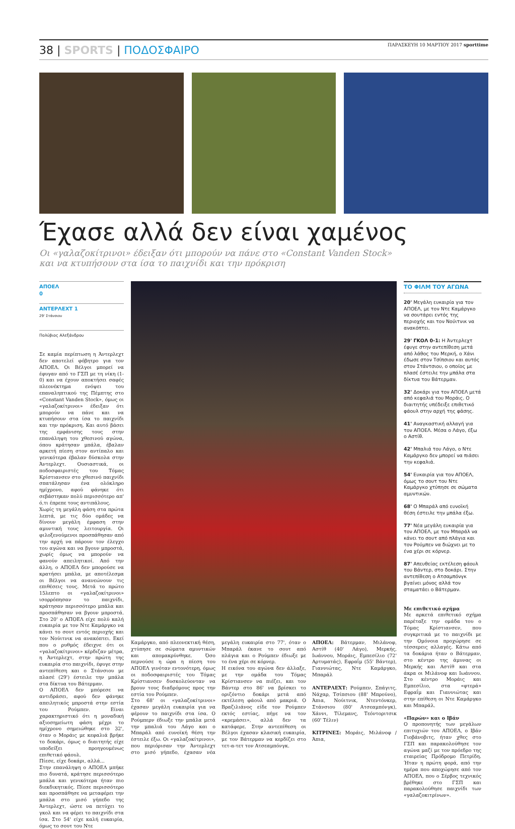38 | SPORTS | ΠΟΔΟΣΦΑΙΡΟ
ΠΑΡΑΣΚΕΥΗ 10 ΜΑΡΤΙΟΥ 2017 sporttime
Έχασε αλλά δεν είναι χαμένος
Οι «γαλαζοκίτρινοι» έδειξαν ότι μπορούν να πάνε στο «Constant Vanden Stock»
και να κτυπήσουν στα ίσα το παιχνίδι και την πρόκριση
ΑΠΟΕΛ
0
ΑΝΤΕΡΛΕΧΤ 1
29' Στάνσιου
Πολύβιος Αλεξάνδρου
Σε καμία περίπτωση η Άντερλεχτ δεν αποτελεί φόβητρο για τον ΑΠΟΕΛ. Οι Βέλγοι μπορεί να έφυγαν από το ΓΣΠ με τη νίκη (1-0) και να έχουν αποκτήσει σαφές πλεονέκτημα ενόψει του επαναληπτικού της Πέμπτης στο «Constant Vanden Stock», όμως οι «γαλαζοκίτρινοι» έδειξαν ότι μπορούν να πάνε και να κτυπήσουν στα ίσα το παιχνίδι και την πρόκριση. Και αυτό βάσει της εμφάνισης τους στην επανάληψη του χθεσινού αγώνα, όπου κράτησαν μπάλα, έβαλαν αρκετή πίεση στον αντίπαλο και γενικότερα έβαλαν δύσκολα στην Άντερλεχτ. Ουσιαστικά, οι ποδοσφαιριστές του Τόμας Κρίστιανσεν στο χθεσινό παιχνίδι σπατάλησαν ένα ολόκληρο ημίχρονο, αφού φάνηκε ότι σεβάστηκαν πολύ περισσότερο απ' ό,τι έπρεπε τους αντιπάλους.
Χωρίς τη μεγάλη φάση στα πρώτα λεπτά, με τις δύο ομάδες να δίνουν μεγάλη έμφαση στην αμυντική τους λειτουργία. Οι φιλοξενούμενοι προσπάθησαν από την αρχή να πάρουν τον έλεγχο του αγώνα και να βγουν μπροστά, χωρίς όμως να μπορούν να φανούν απειλητικοί. Από την άλλη, ο ΑΠΟΕΛ δεν μπορούσε να κρατήσει μπάλα, με αποτέλεσμα οι Βέλγοι να ανανεώνουν τις επιθέσεις τους. Μετά το πρώτο 15λεπτο οι «γαλαζοκίτρινοι» ισορρόπησαν το παιχνίδι, κράτησαν περισσότερο μπάλα και προσπάθησαν να βγουν μπροστά. Στο 20' ο ΑΠΟΕΛ είχε πολύ καλή ευκαιρία με τον Ντε Καμάργκο να κάνει το σουτ εντός περιοχής και τον Νούιτνικ να ανακόπτει. Εκεί που ο ρυθμός έδειχνε ότι οι «γαλαζοκίτρινοι» κέρδιζαν μέτρα, η Άντερλεχτ, στην πρώτη της ευκαιρία στο παιχνίδι, έφυγε στην αντεπίθεση και ο Στάνσιου με πλασέ (29') έστειλε την μπάλα στα δίκτυα του Βάτερμαν.
Ο ΑΠΟΕΛ δεν μπόρεσε να αντιδράσει, αφού δεν φάνηκε απειλητικός μπροστά στην εστία του Ρούμπεν. Είναι χαρακτηριστικό ότι η μοναδική αξιοσημείωτη φάση μέχρι το ημίχρονο σημειώθηκε στο 32', όταν ο Μοράις με κεφαλιά βρήκε το δοκάρι, όμως ο διαιτητής είχε υποδείξει προηγουμένως επιθετικό φάουλ.
Πίεσε, είχε δοκάρι, αλλά...
Στην επανάληψη ο ΑΠΟΕΛ μπήκε πιο δυνατά, κράτησε περισσότερο μπάλα και γενικότερα ήταν πιο διεκδικητικός. Πίεσε περισσότερο και προσπάθησε να μεταφέρει την μπάλα στο μισό γήπεδο της Άντερλεχτ, ώστε να πετύχει το γκολ και να φέρει το παιχνίδι στα ίσα. Στο 54' είχε καλή ευκαιρία, όμως το σουτ του Ντε
Καμάργκο, από πλεονεκτική θέση, χτύπησε σε σώματα αμυντικών και απομακρύνθηκε. Όσο περνούσε η ώρα η πίεση του ΑΠΟΕΛ γινόταν εντονότερη, όμως οι ποδοσφαιριστές του Τόμας Κρίστιανσεν δυσκολεύονταν να βρουν τους διαδρόμους προς την εστία του Ρούμπεν.
Στο 68' οι «γαλαζοκίτρινοι» έχασαν μεγάλη ευκαιρία για να φέρουν το παιχνίδι στα ίσα. Ο Ρούμπερν έδιωξε την μπάλα μετά την μπαλιά του Λάγο και ο Μπαράλ από ευνοϊκή θέση την έστειλε έξω. Οι «γαλαζοκίτρινοι», που περιόρισαν την Άντερλεχτ στο μισό γήπεδο, έχασαν νέα μεγάλη ευκαιρία στο 77', όταν ο Μπαράλ έκανε το σουτ από πλάγια και ο Ρούμπεν έδιωξε με το ένα χέρι σε κόρνερ.
Η εικόνα του αγώνα δεν άλλαξε, με την ομάδα του Τόμας Κρίστιανσεν να πιέζει, και τον Βάντερ στο 86' να βρίσκει το οριζόντιο δοκάρι μετά από εκτέλεση φάουλ από μακριά. Ο Βραζιλιάνος είδε τον Ρούμπεν εκτός εστίας, πήγε να τον «κρεμάσει», αλλά δεν τα κατάφερε. Στην αντεπίθεση οι Βέλγοι έχασαν κλασική ευκαιρία, με τον Βάτερμαν να κερδίζει στο τετ-α-τετ τον Ατσεαμπόνγκ.
ΑΠΟΕΛ: Βάτερμαν, Μιλάνοφ, Αστίθ (40' Λάγο), Μερκής, Ιωάννου, Μοράις, Εμπεσίλιο (72' Αρτυματάς), Εφραΐμ (55' Βάντερ), Γιαννιώτας, Ντε Καμάργκο, Μπαράλ
ΑΝΤΕΡΛΕΧΤ: Ρούμπεν, Σπάγιτς, Νάχαρ, Τσίπσιου (88' Μπρούνο), Άπια, Νούιτνικ, Ντεντόνκερ, Στάνσιου (80' Ατσεαμπόνγκ), Χάννι, Τίλεμανς, Τεόντοριτσικ (60' Τέλιν)
ΚΙΤΡΙΝΕΣ: Μοράις, Μιλάνοφ / Άπια,
ΤΟ ΦΙΛΜ ΤΟΥ ΑΓΩΝΑ
20' Μεγάλη ευκαιρία για τον ΑΠΟΕΛ, με τον Ντε Καμάργκο να σουτάρει εντός της περιοχής και τον Νούιτνικ να ανακόπτει.
29' ΓΚΟΛ 0-1: Η Άντερλεχτ έφυγε στην αντεπίθεση μετά από λάθος του Μερκή, ο Χάνι έδωσε στον Τσίπσιου και αυτός στον Στάντσιου, ο οποίος με πλασέ έστειλε την μπάλα στα δίκτυα του Βάτερμαν.
32' Δοκάρι για τον ΑΠΟΕΛ μετά από κεφαλιά του Μοράις. Ο διαιτητής υπέδειξε επιθετικό φάουλ στην αρχή της φάσης.
41' Αναγκαστική αλλαγή για τον ΑΠΟΕΛ. Μέσα ο Λάγο, έξω ο Αστίθ.
42' Μπαλιά του Λάγο, ο Ντε Καμάργκο δεν μπορεί να πιάσει την κεφαλιά.
54' Ευκαιρία για τον ΑΠΟΕΛ, όμως το σουτ του Ντε Καμάργκο χτύπησε σε σώματα αμυντικών.
68' Ο Μπαράλ από ευνοϊκή θέση έστειλε την μπάλα έξω.
77' Νέα μεγάλη ευκαιρία για τον ΑΠΟΕΛ, με τον Μπαράλ να κάνει το σουτ από πλάγια και τον Ρούμπεν να διώχνει με το ένα χέρι σε κόρνερ.
87' Απευθείας εκτέλεση φάουλ του Βάντερ, στο δοκάρι. Στην αντεπίθεση ο Ατσαμπόνγκ βγαίνει μόνος αλλά τον σταματάει ο Βάτερμαν.
Με επιθετικό σχήμα
Με αρκετά επιθετικό σχήμα παρέταξε την ομάδα του ο Τόμας Κρίστιανσεν, που συγκριτικά με το παιχνίδι με την Ομόνοια προχώρησε σε τέσσερεις αλλαγές. Κάτω από τα δοκάρια ήταν ο Βάτερμαν, στο κέντρο της άμυνας οι Μερκής και Αστίθ και στα άκρα οι Μιλάνοφ και Ιωάννου. Στο κέντρο Μοράις και Εμπεσίλιο, στα «φτερά» Εφραΐμ και Γιαννιώτας και στην επίθεση οι Ντε Καμάργκο και Μπαράλ.
«Παρών» και ο Ιβάν
Ο προπονητής των μεγάλων επιτυχιών του ΑΠΟΕΛ, ο Ιβάν Γιοβάνοβιτς, ήταν χθες στο ΓΣΠ και παρακολούθησε τον αγώνα μαζί με τον πρόεδρο της εταιρείας Πρόδρομο Πετρίδη. Ήταν η πρώτη φορά, από την ημέρα που αποχώρησε από τον ΑΠΟΕΛ, που ο Σέρβος τεχνικός βρέθηκε στο ΓΣΠ και παρακολούθησε παιχνίδι των «γαλαζοκιτρίνων».